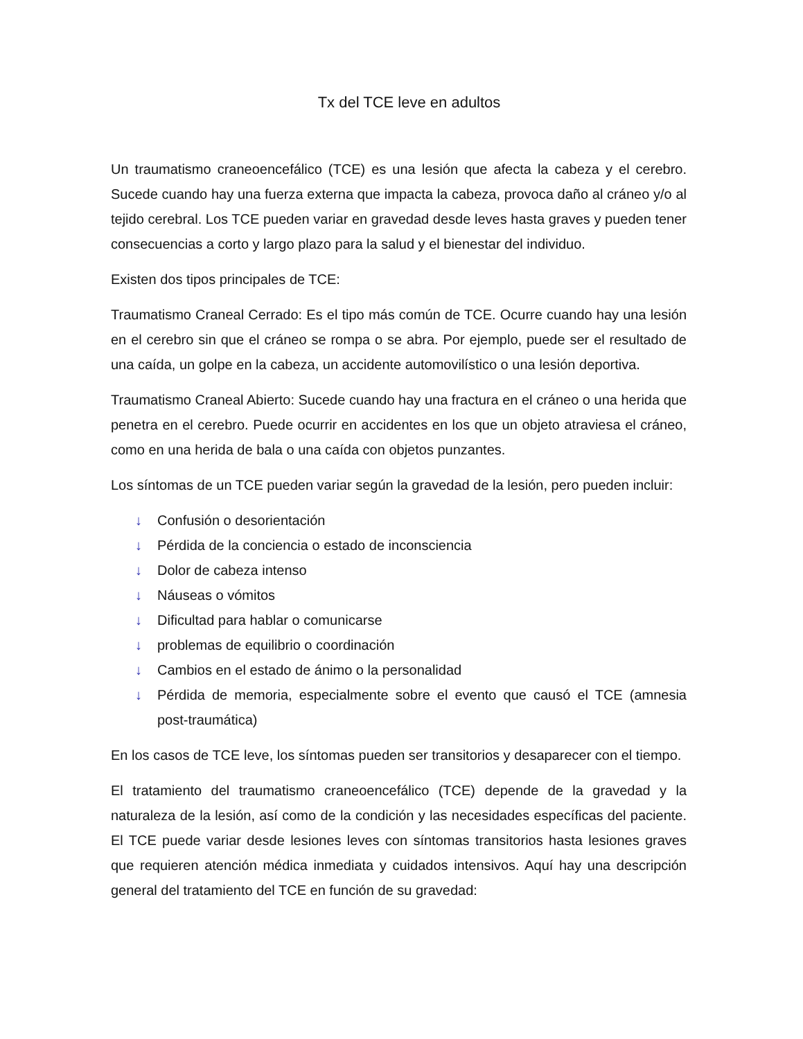Tx del TCE leve en adultos
Un traumatismo craneoencefálico (TCE) es una lesión que afecta la cabeza y el cerebro. Sucede cuando hay una fuerza externa que impacta la cabeza, provoca daño al cráneo y/o al tejido cerebral. Los TCE pueden variar en gravedad desde leves hasta graves y pueden tener consecuencias a corto y largo plazo para la salud y el bienestar del individuo.
Existen dos tipos principales de TCE:
Traumatismo Craneal Cerrado: Es el tipo más común de TCE. Ocurre cuando hay una lesión en el cerebro sin que el cráneo se rompa o se abra. Por ejemplo, puede ser el resultado de una caída, un golpe en la cabeza, un accidente automovilístico o una lesión deportiva.
Traumatismo Craneal Abierto: Sucede cuando hay una fractura en el cráneo o una herida que penetra en el cerebro. Puede ocurrir en accidentes en los que un objeto atraviesa el cráneo, como en una herida de bala o una caída con objetos punzantes.
Los síntomas de un TCE pueden variar según la gravedad de la lesión, pero pueden incluir:
↓ Confusión o desorientación
↓ Pérdida de la conciencia o estado de inconsciencia
↓ Dolor de cabeza intenso
↓ Náuseas o vómitos
↓ Dificultad para hablar o comunicarse
↓ problemas de equilibrio o coordinación
↓ Cambios en el estado de ánimo o la personalidad
↓ Pérdida de memoria, especialmente sobre el evento que causó el TCE (amnesia post-traumática)
En los casos de TCE leve, los síntomas pueden ser transitorios y desaparecer con el tiempo.
El tratamiento del traumatismo craneoencefálico (TCE) depende de la gravedad y la naturaleza de la lesión, así como de la condición y las necesidades específicas del paciente. El TCE puede variar desde lesiones leves con síntomas transitorios hasta lesiones graves que requieren atención médica inmediata y cuidados intensivos. Aquí hay una descripción general del tratamiento del TCE en función de su gravedad: